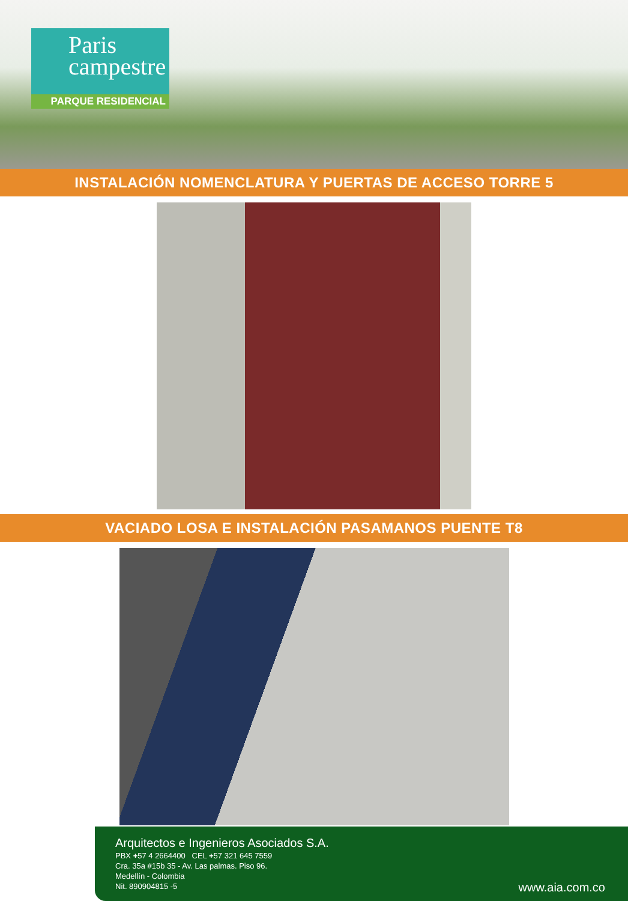Paris
campestre
PARQUE RESIDENCIAL
INSTALACIÓN NOMENCLATURA Y PUERTAS DE ACCESO TORRE 5
VACIADO LOSA E INSTALACIÓN PASAMANOS PUENTE T8
Arquitectos e Ingenieros Asociados S.A.
PBX +57 4 2664400 CEL +57 321 645 7559
Cra. 35a #15b 35 - Av. Las palmas. Piso 96.
Medellín - Colombia
Nit. 890904815 -5
www.aia.com.co